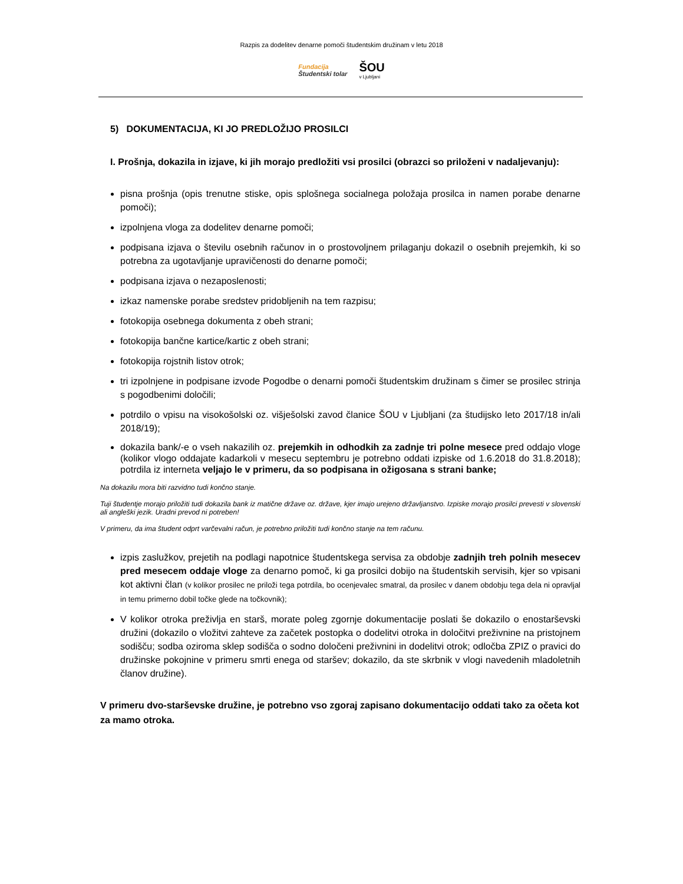Razpis za dodelitev denarne pomoči študentskim družinam v letu 2018
Fundacija
Študentski tolar
ŠOU
v Ljubljani
5) DOKUMENTACIJA, KI JO PREDLOŽIJO PROSILCI
I. Prošnja, dokazila in izjave, ki jih morajo predložiti vsi prosilci (obrazci so priloženi v nadaljevanju):
pisna prošnja (opis trenutne stiske, opis splošnega socialnega položaja prosilca in namen porabe denarne pomoči);
izpolnjena vloga za dodelitev denarne pomoči;
podpisana izjava o številu osebnih računov in o prostovoljnem prilaganju dokazil o osebnih prejemkih, ki so potrebna za ugotavljanje upravičenosti do denarne pomoči;
podpisana izjava o nezaposlenosti;
izkaz namenske porabe sredstev pridobljenih na tem razpisu;
fotokopija osebnega dokumenta z obeh strani;
fotokopija bančne kartice/kartic z obeh strani;
fotokopija rojstnih listov otrok;
tri izpolnjene in podpisane izvode Pogodbe o denarni pomoči študentskim družinam s čimer se prosilec strinja s pogodbenimi določili;
potrdilo o vpisu na visokošolski oz. višješolski zavod članice ŠOU v Ljubljani (za študijsko leto 2017/18 in/ali 2018/19);
dokazila bank/-e o vseh nakazilih oz. prejemkih in odhodkih za zadnje tri polne mesece pred oddajo vloge (kolikor vlogo oddajate kadarkoli v mesecu septembru je potrebno oddati izpiske od 1.6.2018 do 31.8.2018); potrdila iz interneta veljajo le v primeru, da so podpisana in ožigosana s strani banke;
Na dokazilu mora biti razvidno tudi končno stanje.
Tuji študentje morajo priložiti tudi dokazila bank iz matične države oz. države, kjer imajo urejeno državljanstvo. Izpiske morajo prosilci prevesti v slovenski ali angleški jezik. Uradni prevod ni potreben!
V primeru, da ima študent odprt varčevalni račun, je potrebno priložiti tudi končno stanje na tem računu.
izpis zaslužkov, prejetih na podlagi napotnice študentskega servisa za obdobje zadnjih treh polnih mesecev pred mesecem oddaje vloge za denarno pomoč, ki ga prosilci dobijo na študentskih servisih, kjer so vpisani kot aktivni član (v kolikor prosilec ne priloži tega potrdila, bo ocenjevalec smatral, da prosilec v danem obdobju tega dela ni opravljal in temu primerno dobil točke glede na točkovnik);
V kolikor otroka preživlja en starš, morate poleg zgornje dokumentacije poslati še dokazilo o enostarševski družini (dokazilo o vložitvi zahteve za začetek postopka o dodelitvi otroka in določitvi preživnine na pristojnem sodišču; sodba oziroma sklep sodišča o sodno določeni preživnini in dodelitvi otrok; odločba ZPIZ o pravici do družinske pokojnine v primeru smrti enega od staršev; dokazilo, da ste skrbnik v vlogi navedenih mladoletnih članov družine).
V primeru dvo-starševske družine, je potrebno vso zgoraj zapisano dokumentacijo oddati tako za očeta kot za mamo otroka.